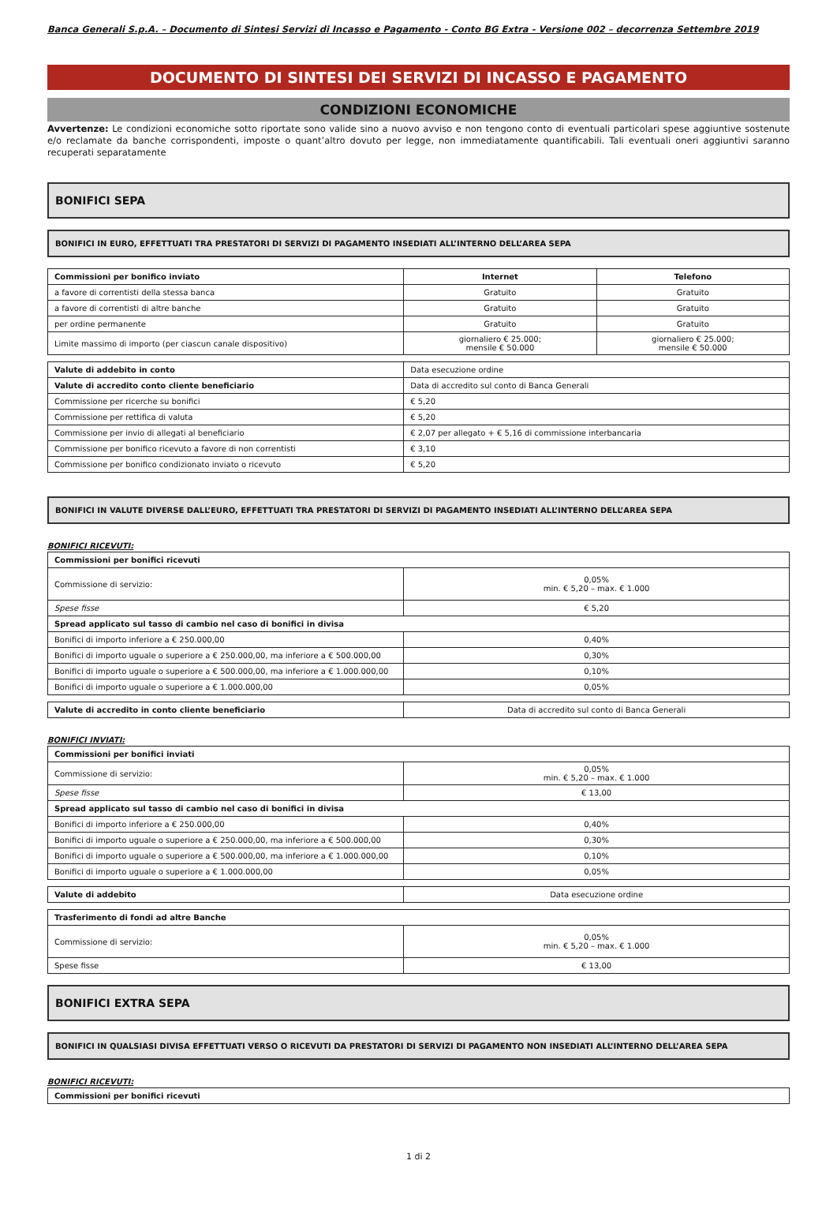Banca Generali S.p.A. – Documento di Sintesi Servizi di Incasso e Pagamento - Conto BG Extra - Versione 002 – decorrenza Settembre 2019
DOCUMENTO DI SINTESI DEI SERVIZI DI INCASSO E PAGAMENTO
CONDIZIONI ECONOMICHE
Avvertenze: Le condizioni economiche sotto riportate sono valide sino a nuovo avviso e non tengono conto di eventuali particolari spese aggiuntive sostenute e/o reclamate da banche corrispondenti, imposte o quant’altro dovuto per legge, non immediatamente quantificabili. Tali eventuali oneri aggiuntivi saranno recuperati separatamente
BONIFICI SEPA
BONIFICI IN EURO, EFFETTUATI TRA PRESTATORI DI SERVIZI DI PAGAMENTO INSEDIATI ALL’INTERNO DELL’AREA SEPA
| Commissioni per bonifico inviato | Internet | Telefono |
| --- | --- | --- |
| a favore di correntisti della stessa banca | Gratuito | Gratuito |
| a favore di correntisti di altre banche | Gratuito | Gratuito |
| per ordine permanente | Gratuito | Gratuito |
| Limite massimo di importo (per ciascun canale dispositivo) | giornaliero € 25.000; mensile € 50.000 | giornaliero € 25.000; mensile € 50.000 |
| Valute di addebito in conto | Data esecuzione ordine |
| Valute di accredito conto cliente beneficiario | Data di accredito sul conto di Banca Generali |
| Commissione per ricerche su bonifici | € 5,20 |
| Commissione per rettifica di valuta | € 5,20 |
| Commissione per invio di allegati al beneficiario | € 2,07 per allegato + € 5,16 di commissione interbancaria |
| Commissione per bonifico ricevuto a favore di non correntisti | € 3,10 |
| Commissione per bonifico condizionato inviato o ricevuto | € 5,20 |
BONIFICI IN VALUTE DIVERSE DALL’EURO, EFFETTUATI TRA PRESTATORI DI SERVIZI DI PAGAMENTO INSEDIATI ALL’INTERNO DELL’AREA SEPA
BONIFICI RICEVUTI:
| Commissioni per bonifici ricevuti | |
| --- | --- |
| Commissione di servizio: | 0,05% min. € 5,20 – max. € 1.000 |
| Spese fisse | € 5,20 |
| Spread applicato sul tasso di cambio nel caso di bonifici in divisa | |
| Bonifici di importo inferiore a € 250.000,00 | 0,40% |
| Bonifici di importo uguale o superiore a € 250.000,00, ma inferiore a € 500.000,00 | 0,30% |
| Bonifici di importo uguale o superiore a € 500.000,00, ma inferiore a € 1.000.000,00 | 0,10% |
| Bonifici di importo uguale o superiore a € 1.000.000,00 | 0,05% |
| Valute di accredito in conto cliente beneficiario | Data di accredito sul conto di Banca Generali |
BONIFICI INVIATI:
| Commissioni per bonifici inviati | |
| --- | --- |
| Commissione di servizio: | 0,05% min. € 5,20 – max. € 1.000 |
| Spese fisse | € 13,00 |
| Spread applicato sul tasso di cambio nel caso di bonifici in divisa | |
| Bonifici di importo inferiore a € 250.000,00 | 0,40% |
| Bonifici di importo uguale o superiore a € 250.000,00, ma inferiore a € 500.000,00 | 0,30% |
| Bonifici di importo uguale o superiore a € 500.000,00, ma inferiore a € 1.000.000,00 | 0,10% |
| Bonifici di importo uguale o superiore a € 1.000.000,00 | 0,05% |
| Valute di addebito | Data esecuzione ordine |
| Trasferimento di fondi ad altre Banche | |
| --- | --- |
| Commissione di servizio: | 0,05% min. € 5,20 – max. € 1.000 |
| Spese fisse | € 13,00 |
BONIFICI EXTRA SEPA
BONIFICI IN QUALSIASI DIVISA EFFETTUATI VERSO O RICEVUTI DA PRESTATORI DI SERVIZI DI PAGAMENTO NON INSEDIATI ALL’INTERNO DELL’AREA SEPA
BONIFICI RICEVUTI:
| Commissioni per bonifici ricevuti |
| --- |
1 di 2